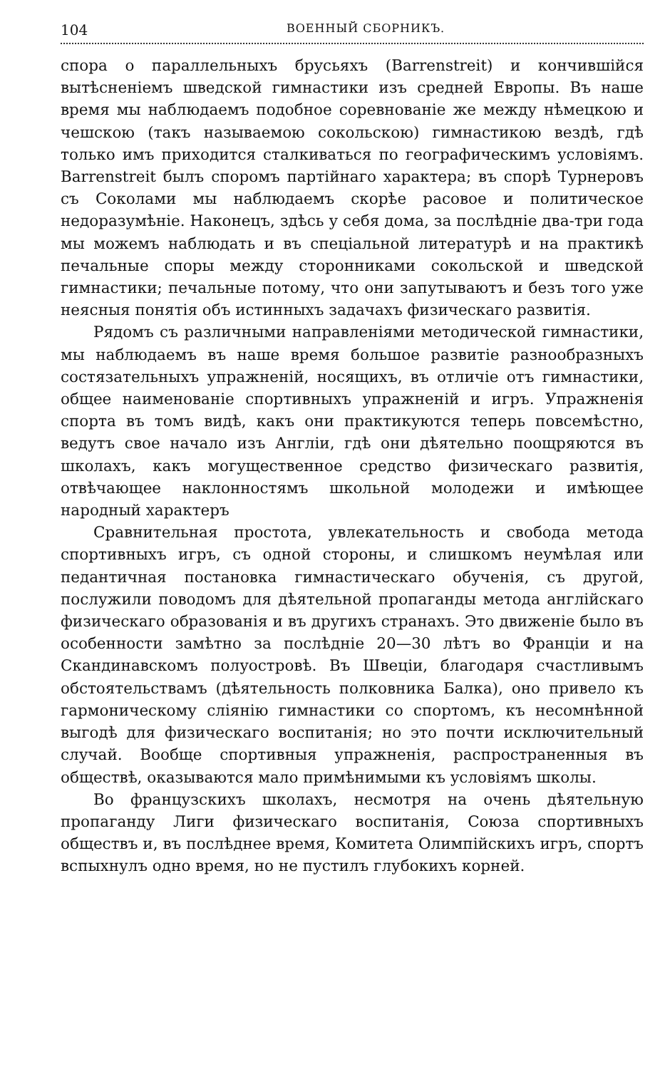104 ВОЕННЫЙ СБОРНИКЪ.
спора о параллельныхъ брусьяхъ (Barrenstreit) и кончившiйся вытѣсненiемъ шведской гимнастики изъ средней Европы. Въ наше время мы наблюдаемъ подобное соревнованiе же между нѣмецкою и чешскою (такъ называемою сокольскою) гимнастикою вездѣ, гдѣ только имъ приходится сталкиваться по географическимъ условiямъ. Barrenstreit былъ споромъ партiйнаго характера; въ спорѣ Турнеровъ съ Соколами мы наблюдаемъ скорѣе расовое и политическое недоразумѣнiе. Наконецъ, здѣсь у себя дома, за послѣднiе два-три года мы можемъ наблюдать и въ спецiальной литературѣ и на практикѣ печальные споры между сторонниками сокольской и шведской гимнастики; печальные потому, что они запутываютъ и безъ того уже неясныя понятiя объ истинныхъ задачахъ физическаго развитiя.
Рядомъ съ различными направленiями методической гимнастики, мы наблюдаемъ въ наше время большое развитiе разнообразныхъ состязательныхъ упражненiй, носящихъ, въ отличiе отъ гимнастики, общее наименованiе спортивныхъ упражненiй и игръ. Упражненiя спорта въ томъ видѣ, какъ они практикуются теперь повсемѣстно, ведутъ свое начало изъ Англiи, гдѣ они дѣятельно поощряются въ школахъ, какъ могущественное средство физическаго развитiя, отвѣчающее наклонностямъ школьной молодежи и имѣющее народный характеръ
Сравнительная простота, увлекательность и свобода метода спортивныхъ игръ, съ одной стороны, и слишкомъ неумѣлая или педантичная постановка гимнастическаго обученiя, съ другой, послужили поводомъ для дѣятельной пропаганды метода англiйскаго физическаго образованiя и въ другихъ странахъ. Это движенiе было въ особенности замѣтно за послѣднiе 20—30 лѣтъ во Францiи и на Скандинавскомъ полуостровѣ. Въ Швецiи, благодаря счастливымъ обстоятельствамъ (дѣятельность полковника Балка), оно привело къ гармоническому слiянiю гимнастики со спортомъ, къ несомнѣнной выгодѣ для физическаго воспитанiя; но это почти исключительный случай. Вообще спортивныя упражненiя, распространенныя въ обществѣ, оказываются мало примѣнимыми къ условiямъ школы.
Во французскихъ школахъ, несмотря на очень дѣятельную пропаганду Лиги физическаго воспитанiя, Союза спортивныхъ обществъ и, въ послѣднее время, Комитета Олимпiйскихъ игръ, спортъ вспыхнулъ одно время, но не пустилъ глубокихъ корней.